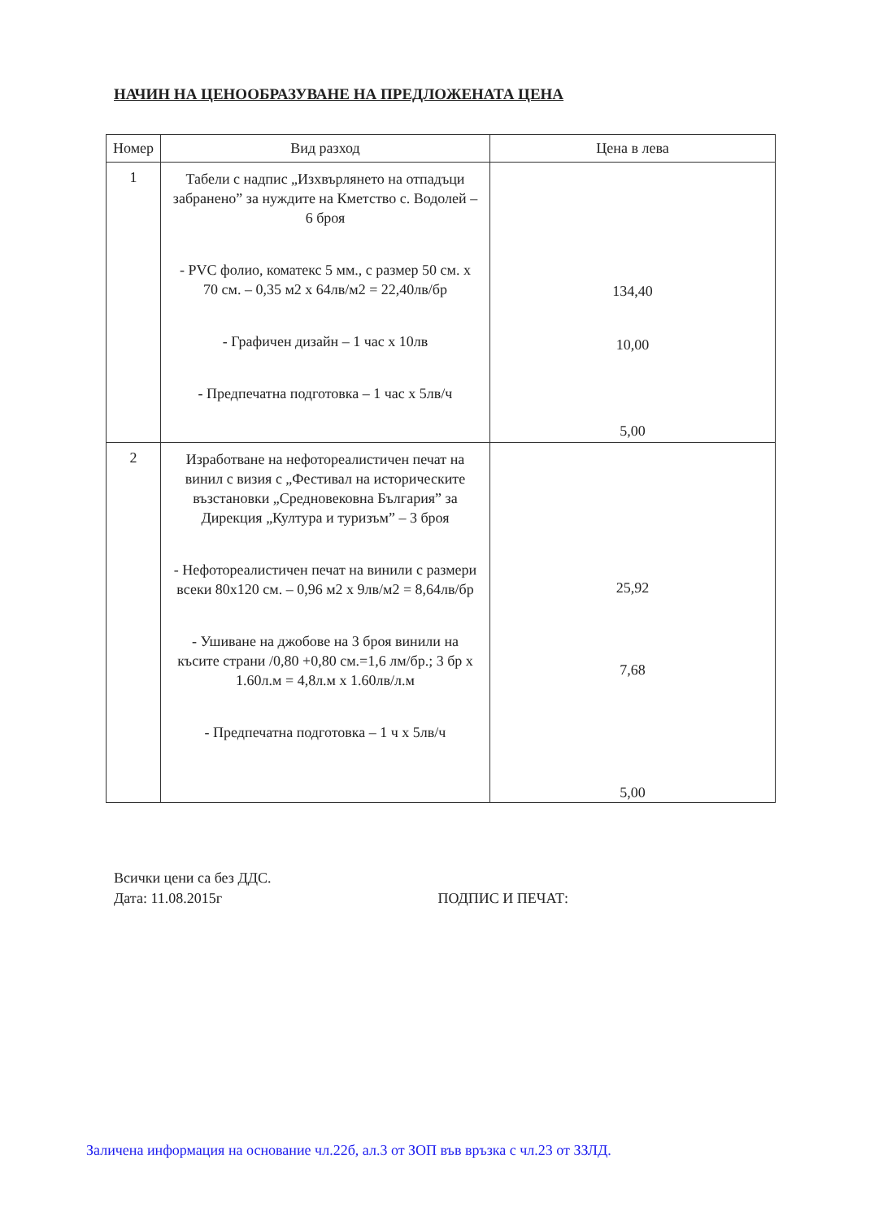НАЧИН НА ЦЕНООБРАЗУВАНЕ НА ПРЕДЛОЖЕНАТА ЦЕНА
| Номер | Вид разход | Цена в лева |
| --- | --- | --- |
| 1 | Табели с надпис „Изхвърлянето на отпадъци забранено” за нуждите на Кметство с. Водолей – 6 броя - PVC фолио, коматекс 5 мм., с размер 50 см. х 70 см. – 0,35 м2 х 64лв/м2 = 22,40лв/бр - Графичен дизайн – 1 час х 10лв - Предпечатна подготовка – 1 час х 5лв/ч | 134,40 10,00 5,00 |
| 2 | Изработване на нефотореалистичен печат на винил с визия с „Фестивал на историческите възстановки „Средновековна България” за Дирекция „Култура и туризъм” – 3 броя - Нефотореалистичен печат на винили с размери всеки 80х120 см. – 0,96 м2 х 9лв/м2 = 8,64лв/бр - Ушиване на джобове на 3 броя винили на късите страни /0,80 +0,80 см.=1,6 лм/бр.; 3 бр х 1.60л.м = 4,8л.м х 1.60лв/л.м - Предпечатна подготовка – 1 ч х 5лв/ч | 25,92 7,68 5,00 |
Всички цени са без ДДС.
Дата: 11.08.2015г
ПОДПИС И ПЕЧАТ:
Заличена информация на основание чл.22б, ал.3 от ЗОП във връзка с чл.23 от ЗЗЛД.